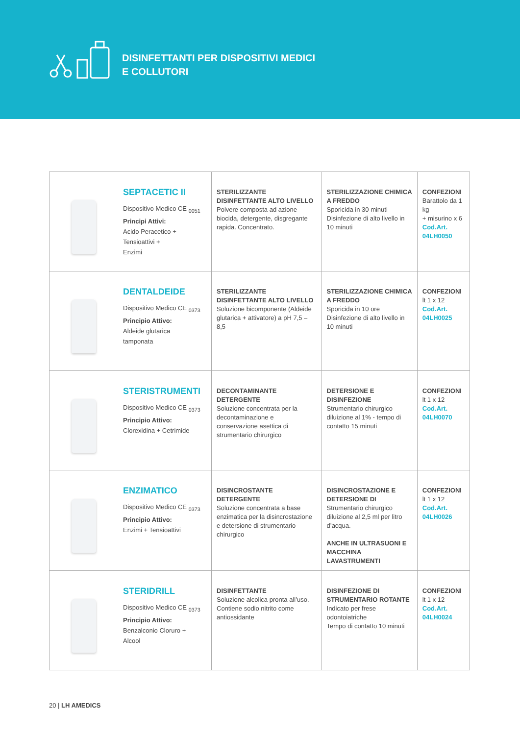DISINFETTANTI PER DISPOSITIVI MEDICI
E COLLUTORI
| | SEPTACETIC II Dispositivo Medico CE <sub>0051</sub> Principi Attivi: Acido Peracetico + Tensioattivi + Enzimi | STERILIZZANTE DISINFETTANTE ALTO LIVELLO Polvere composta ad azione biocida, detergente, disgregante rapida. Concentrato. | STERILIZZAZIONE CHIMICA A FREDDO Sporicida in 30 minuti Disinfezione di alto livello in 10 minuti | CONFEZIONI Barattolo da 1 kg + misurino x 6 Cod.Art. 04LH0050 |
| | DENTALDEIDE Dispositivo Medico CE <sub>0373</sub> Principio Attivo: Aldeide glutarica tamponata | STERILIZZANTE DISINFETTANTE ALTO LIVELLO Soluzione bicomponente (Aldeide glutarica + attivatore) a pH 7,5 – 8,5 | STERILIZZAZIONE CHIMICA A FREDDO Sporicida in 10 ore Disinfezione di alto livello in 10 minuti | CONFEZIONI lt 1 x 12 Cod.Art. 04LH0025 |
| | STERISTRUMENTI Dispositivo Medico CE <sub>0373</sub> Principio Attivo: Clorexidina + Cetrimide | DECONTAMINANTE DETERGENTE Soluzione concentrata per la decontaminazione e conservazione asettica di strumentario chirurgico | DETERSIONE E DISINFEZIONE Strumentario chirurgico diluizione al 1% - tempo di contatto 15 minuti | CONFEZIONI lt 1 x 12 Cod.Art. 04LH0070 |
| | ENZIMATICO Dispositivo Medico CE <sub>0373</sub> Principio Attivo: Enzimi + Tensioattivi | DISINCROSTANTE DETERGENTE Soluzione concentrata a base enzimatica per la disincrostazione e detersione di strumentario chirurgico | DISINCROSTAZIONE E DETERSIONE DI Strumentario chirurgico diluizione al 2,5 ml per litro d’acqua. ANCHE IN ULTRASUONI E MACCHINA LAVASTRUMENTI | CONFEZIONI lt 1 x 12 Cod.Art. 04LH0026 |
| | STERIDRILL Dispositivo Medico CE <sub>0373</sub> Principio Attivo: Benzalconio Cloruro + Alcool | DISINFETTANTE Soluzione alcolica pronta all’uso. Contiene sodio nitrito come antiossidante | DISINFEZIONE DI STRUMENTARIO ROTANTE Indicato per frese odontoiatriche Tempo di contatto 10 minuti | CONFEZIONI lt 1 x 12 Cod.Art. 04LH0024 |
20 | LH AMEDICS